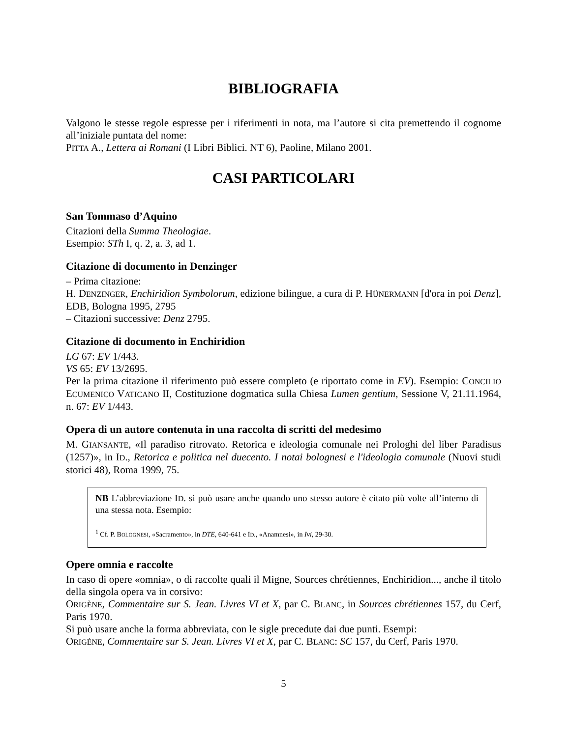BIBLIOGRAFIA
Valgono le stesse regole espresse per i riferimenti in nota, ma l’autore si cita premettendo il cognome all’iniziale puntata del nome:
PITTA A., Lettera ai Romani (I Libri Biblici. NT 6), Paoline, Milano 2001.
CASI PARTICOLARI
San Tommaso d’Aquino
Citazioni della Summa Theologiae.
Esempio: STh I, q. 2, a. 3, ad 1.
Citazione di documento in Denzinger
– Prima citazione:
H. DENZINGER, Enchiridion Symbolorum, edizione bilingue, a cura di P. HÜNERMANN [d'ora in poi Denz], EDB, Bologna 1995, 2795
– Citazioni successive: Denz 2795.
Citazione di documento in Enchiridion
LG 67: EV 1/443.
VS 65: EV 13/2695.
Per la prima citazione il riferimento può essere completo (e riportato come in EV). Esempio: CONCILIO ECUMENICO VATICANO II, Costituzione dogmatica sulla Chiesa Lumen gentium, Sessione V, 21.11.1964, n. 67: EV 1/443.
Opera di un autore contenuta in una raccolta di scritti del medesimo
M. GIANSANTE, «Il paradiso ritrovato. Retorica e ideologia comunale nei Prologhi del liber Paradisus (1257)», in ID., Retorica e politica nel duecento. I notai bolognesi e l'ideologia comunale (Nuovi studi storici 48), Roma 1999, 75.
NB L’abbreviazione ID. si può usare anche quando uno stesso autore è citato più volte all’interno di una stessa nota. Esempio:
<sup>1</sup> Cf. P. BOLOGNESI, «Sacramento», in DTE, 640-641 e ID., «Anamnesi», in Ivi, 29-30.
Opere omnia e raccolte
In caso di opere «omnia», o di raccolte quali il Migne, Sources chrétiennes, Enchiridion..., anche il titolo della singola opera va in corsivo:
ORIGÈNE, Commentaire sur S. Jean. Livres VI et X, par C. BLANC, in Sources chrétiennes 157, du Cerf, Paris 1970.
Si può usare anche la forma abbreviata, con le sigle precedute dai due punti. Esempi:
ORIGÈNE, Commentaire sur S. Jean. Livres VI et X, par C. BLANC: SC 157, du Cerf, Paris 1970.
5